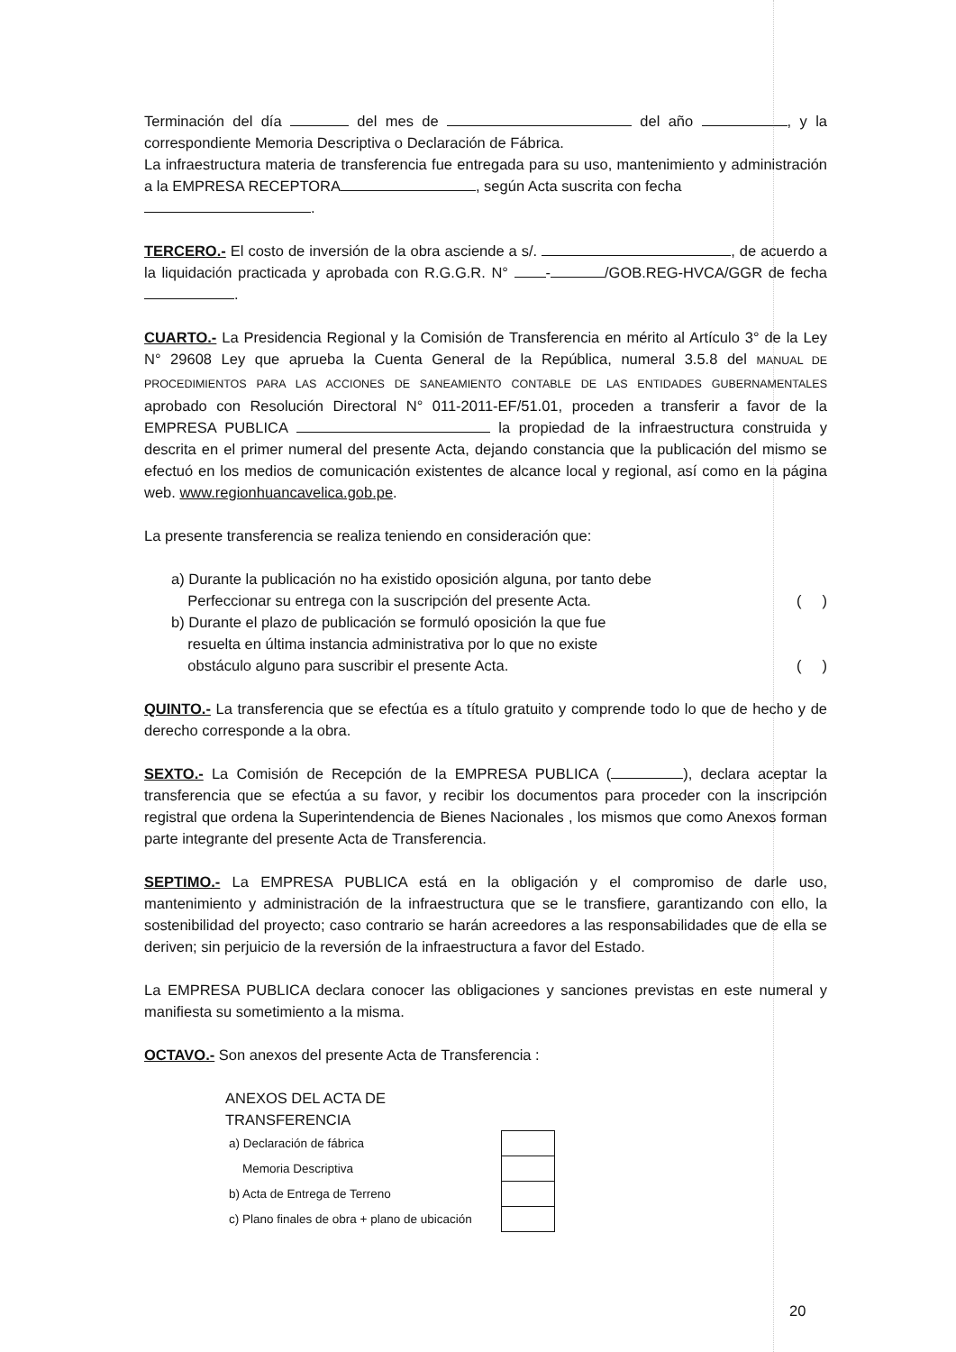Terminación del día del mes de del año , y la correspondiente Memoria Descriptiva o Declaración de Fábrica.
La infraestructura materia de transferencia fue entregada para su uso, mantenimiento y administración a la EMPRESA RECEPTORA , según Acta suscrita con fecha
.
TERCERO.- El costo de inversión de la obra asciende a s/. , de acuerdo a la liquidación practicada y aprobada con R.G.G.R. N° - /GOB.REG-HVCA/GGR de fecha .
CUARTO.- La Presidencia Regional y la Comisión de Transferencia en mérito al Artículo 3° de la Ley N° 29608 Ley que aprueba la Cuenta General de la República, numeral 3.5.8 del MANUAL DE PROCEDIMIENTOS PARA LAS ACCIONES DE SANEAMIENTO CONTABLE DE LAS ENTIDADES GUBERNAMENTALES aprobado con Resolución Directoral N° 011-2011-EF/51.01, proceden a transferir a favor de la EMPRESA PUBLICA la propiedad de la infraestructura construida y descrita en el primer numeral del presente Acta, dejando constancia que la publicación del mismo se efectuó en los medios de comunicación existentes de alcance local y regional, así como en la página web. www.regionhuancavelica.gob.pe.
La presente transferencia se realiza teniendo en consideración que:
a) Durante la publicación no ha existido oposición alguna, por tanto debe
Perfeccionar su entrega con la suscripción del presente Acta. ( )
b) Durante el plazo de publicación se formuló oposición la que fue
resuelta en última instancia administrativa por lo que no existe
obstáculo alguno para suscribir el presente Acta. ( )
QUINTO.- La transferencia que se efectúa es a título gratuito y comprende todo lo que de hecho y de derecho corresponde a la obra.
SEXTO.- La Comisión de Recepción de la EMPRESA PUBLICA ( ), declara aceptar la transferencia que se efectúa a su favor, y recibir los documentos para proceder con la inscripción registral que ordena la Superintendencia de Bienes Nacionales , los mismos que como Anexos forman parte integrante del presente Acta de Transferencia.
SEPTIMO.- La EMPRESA PUBLICA está en la obligación y el compromiso de darle uso, mantenimiento y administración de la infraestructura que se le transfiere, garantizando con ello, la sostenibilidad del proyecto; caso contrario se harán acreedores a las responsabilidades que de ella se deriven; sin perjuicio de la reversión de la infraestructura a favor del Estado.
La EMPRESA PUBLICA declara conocer las obligaciones y sanciones previstas en este numeral y manifiesta su sometimiento a la misma.
OCTAVO.- Son anexos del presente Acta de Transferencia :
ANEXOS DEL ACTA DE
TRANSFERENCIA
| a) Declaración de fábrica | | |
| Memoria Descriptiva | | |
| b) Acta de Entrega de Terreno | | |
| c) Plano finales de obra + plano de ubicación | | |
20